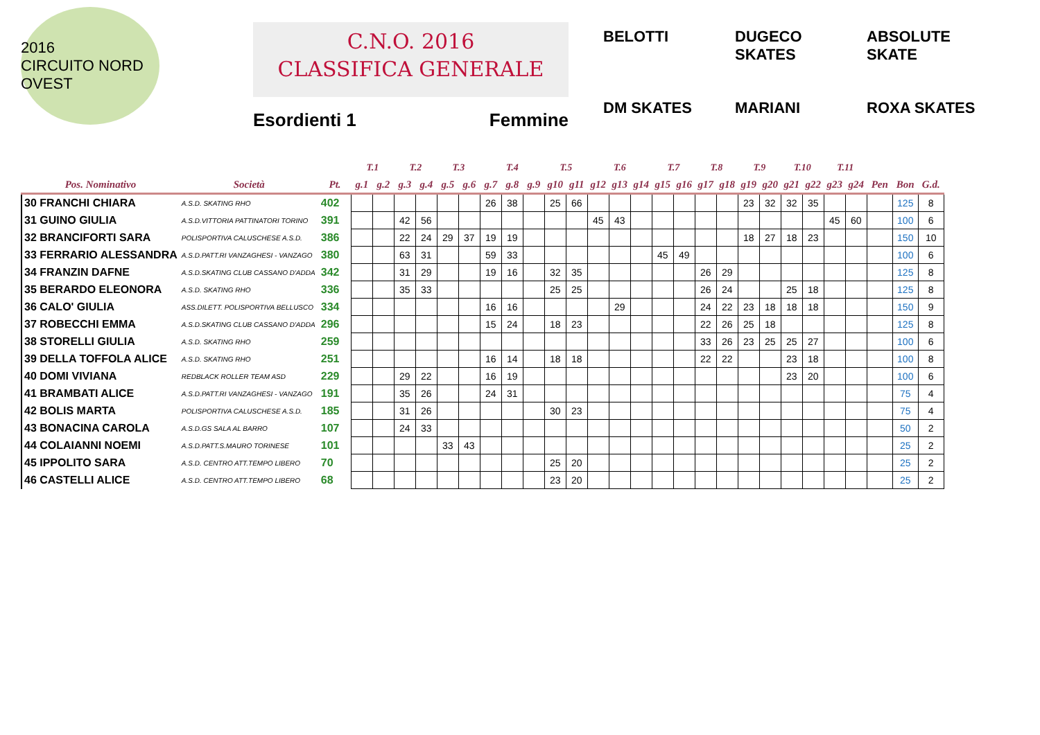2016
CIRCUITO NORD OVEST
C.N.O. 2016
CLASSIFICA GENERALE
Esordienti 1 Femmine
BELOTTI DUGECO SKATES ABSOLUTE SKATE DM SKATES MARIANI ROXA SKATES
| | | | T.1 | | T.2 | | T.3 | | T.4 | | | T.5 | | T.6 | | | T.7 | | T.8 | | T.9 | | T.10 | | T.11 | | | | |
| Pos. Nominativo | Società | Pt. | g.1 | g.2 | g.3 | g.4 | g.5 | g.6 | g.7 | g.8 | g.9 | g10 | g11 | g12 | g13 | g14 | g15 | g16 | g17 | g18 | g19 | g20 | g21 | g22 | g23 | g24 | Pen | Bon | G.d. |
| 30 FRANCHI CHIARA | A.S.D. SKATING RHO | 402 | | | | | | | 26 | 38 | | 25 | 66 | | | | | | | | 23 | 32 | 32 | 35 | | | | 125 | 8 |
| 31 GUINO GIULIA | A.S.D.VITTORIA PATTINATORI TORINO | 391 | | | 42 | 56 | | | | | | | | 45 | 43 | | | | | | | | | | 45 | 60 | | 100 | 6 |
| 32 BRANCIFORTI SARA | POLISPORTIVA CALUSCHESE A.S.D. | 386 | | | 22 | 24 | 29 | 37 | 19 | 19 | | | | | | | | | | | 18 | 27 | 18 | 23 | | | | 150 | 10 |
| 33 FERRARIO ALESSANDRA | A.S.D.PATT.RI VANZAGHESI - VANZAGO | 380 | | | 63 | 31 | | | 59 | 33 | | | | | | | 45 | 49 | | | | | | | | | | 100 | 6 |
| 34 FRANZIN DAFNE | A.S.D.SKATING CLUB CASSANO D'ADDA | 342 | | | 31 | 29 | | | 19 | 16 | | 32 | 35 | | | | | | 26 | 29 | | | | | | | | 125 | 8 |
| 35 BERARDO ELEONORA | A.S.D. SKATING RHO | 336 | | | 35 | 33 | | | | | | 25 | 25 | | | | | | 26 | 24 | | | 25 | 18 | | | | 125 | 8 |
| 36 CALO' GIULIA | ASS.DILETT. POLISPORTIVA BELLUSCO | 334 | | | | | | | 16 | 16 | | | | | 29 | | | | 24 | 22 | 23 | 18 | 18 | 18 | | | | 150 | 9 |
| 37 ROBECCHI EMMA | A.S.D.SKATING CLUB CASSANO D'ADDA | 296 | | | | | | | 15 | 24 | | 18 | 23 | | | | | | 22 | 26 | 25 | 18 | | | | | | 125 | 8 |
| 38 STORELLI GIULIA | A.S.D. SKATING RHO | 259 | | | | | | | | | | | | | | | | | 33 | 26 | 23 | 25 | 25 | 27 | | | | 100 | 6 |
| 39 DELLA TOFFOLA ALICE | A.S.D. SKATING RHO | 251 | | | | | | | 16 | 14 | | 18 | 18 | | | | | | 22 | 22 | | | 23 | 18 | | | | 100 | 8 |
| 40 DOMI VIVIANA | REDBLACK ROLLER TEAM ASD | 229 | | | 29 | 22 | | | 16 | 19 | | | | | | | | | | | | | 23 | 20 | | | | 100 | 6 |
| 41 BRAMBATI ALICE | A.S.D.PATT.RI VANZAGHESI - VANZAGO | 191 | | | 35 | 26 | | | 24 | 31 | | | | | | | | | | | | | | | | | | 75 | 4 |
| 42 BOLIS MARTA | POLISPORTIVA CALUSCHESE A.S.D. | 185 | | | 31 | 26 | | | | | | 30 | 23 | | | | | | | | | | | | | | | 75 | 4 |
| 43 BONACINA CAROLA | A.S.D.GS SALA AL BARRO | 107 | | | 24 | 33 | | | | | | | | | | | | | | | | | | | | | | 50 | 2 |
| 44 COLAIANNI NOEMI | A.S.D.PATT.S.MAURO TORINESE | 101 | | | | | 33 | 43 | | | | | | | | | | | | | | | | | | | | 25 | 2 |
| 45 IPPOLITO SARA | A.S.D. CENTRO ATT.TEMPO LIBERO | 70 | | | | | | | | | | 25 | 20 | | | | | | | | | | | | | | | 25 | 2 |
| 46 CASTELLI ALICE | A.S.D. CENTRO ATT.TEMPO LIBERO | 68 | | | | | | | | | | 23 | 20 | | | | | | | | | | | | | | | 25 | 2 |